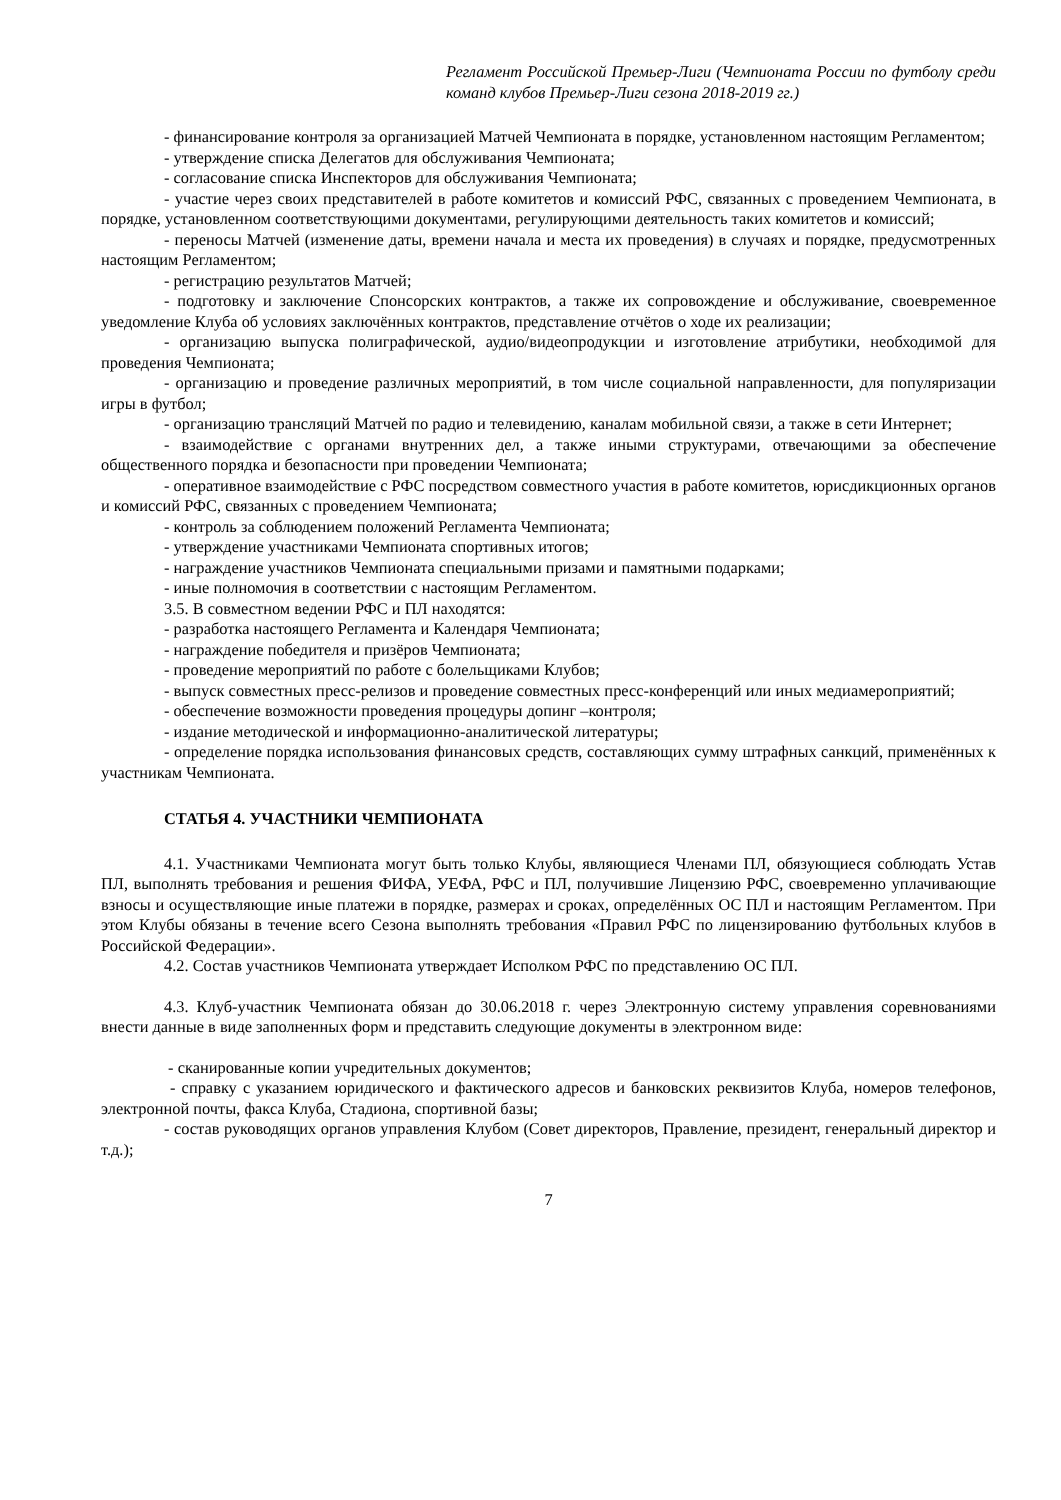Регламент Российской Премьер-Лиги (Чемпионата России по футболу среди команд клубов Премьер-Лиги сезона 2018-2019 гг.)
- финансирование контроля за организацией Матчей Чемпионата в порядке, установленном настоящим Регламентом;
- утверждение списка Делегатов для обслуживания Чемпионата;
- согласование списка Инспекторов для обслуживания Чемпионата;
- участие через своих представителей в работе комитетов и комиссий РФС, связанных с проведением Чемпионата, в порядке, установленном соответствующими документами, регулирующими деятельность таких комитетов и комиссий;
- переносы Матчей (изменение даты, времени начала и места их проведения) в случаях и порядке, предусмотренных настоящим Регламентом;
- регистрацию результатов Матчей;
- подготовку и заключение Спонсорских контрактов, а также их сопровождение и обслуживание, своевременное уведомление Клуба об условиях заключённых контрактов, представление отчётов о ходе их реализации;
- организацию выпуска полиграфической, аудио/видеопродукции и изготовление атрибутики, необходимой для проведения Чемпионата;
- организацию и проведение различных мероприятий, в том числе социальной направленности, для популяризации игры в футбол;
- организацию трансляций Матчей по радио и телевидению, каналам мобильной связи, а также в сети Интернет;
- взаимодействие с органами внутренних дел, а также иными структурами, отвечающими за обеспечение общественного порядка и безопасности при проведении Чемпионата;
- оперативное взаимодействие с РФС посредством совместного участия в работе комитетов, юрисдикционных органов и комиссий РФС, связанных с проведением Чемпионата;
- контроль за соблюдением положений Регламента Чемпионата;
- утверждение участниками Чемпионата спортивных итогов;
- награждение участников Чемпионата специальными призами и памятными подарками;
- иные полномочия в соответствии с настоящим Регламентом.
3.5. В совместном ведении РФС и ПЛ находятся:
- разработка настоящего Регламента и Календаря Чемпионата;
- награждение победителя и призёров Чемпионата;
- проведение мероприятий по работе с болельщиками Клубов;
- выпуск совместных пресс-релизов и проведение совместных пресс-конференций или иных медиамероприятий;
- обеспечение возможности проведения процедуры допинг –контроля;
- издание методической и информационно-аналитической литературы;
- определение порядка использования финансовых средств, составляющих сумму штрафных санкций, применённых к участникам Чемпионата.
СТАТЬЯ 4. УЧАСТНИКИ ЧЕМПИОНАТА
4.1. Участниками Чемпионата могут быть только Клубы, являющиеся Членами ПЛ, обязующиеся соблюдать Устав ПЛ, выполнять требования и решения ФИФА, УЕФА, РФС и ПЛ, получившие Лицензию РФС, своевременно уплачивающие взносы и осуществляющие иные платежи в порядке, размерах и сроках, определённых ОС ПЛ и настоящим Регламентом. При этом Клубы обязаны в течение всего Сезона выполнять требования «Правил РФС по лицензированию футбольных клубов в Российской Федерации».
4.2. Состав участников Чемпионата утверждает Исполком РФС по представлению ОС ПЛ.
4.3. Клуб-участник Чемпионата обязан до 30.06.2018 г. через Электронную систему управления соревнованиями внести данные в виде заполненных форм и представить следующие документы в электронном виде:
- сканированные копии учредительных документов;
- справку с указанием юридического и фактического адресов и банковских реквизитов Клуба, номеров телефонов, электронной почты, факса Клуба, Стадиона, спортивной базы;
- состав руководящих органов управления Клубом (Совет директоров, Правление, президент, генеральный директор и т.д.);
7